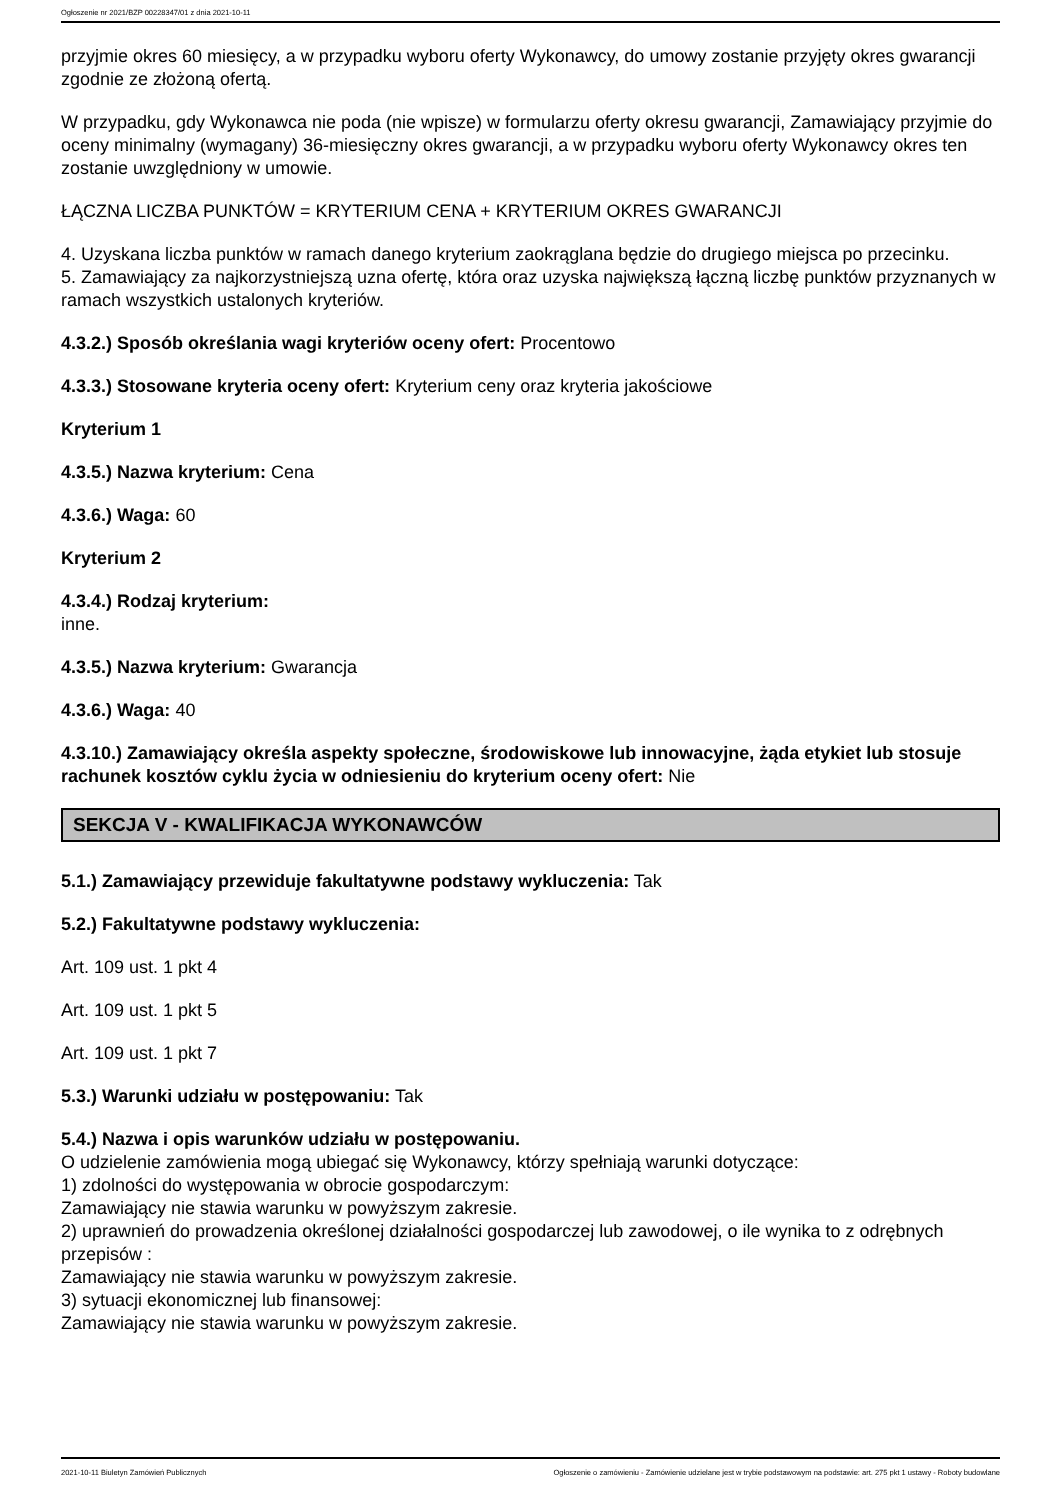Ogłoszenie nr 2021/BZP 00228347/01 z dnia 2021-10-11
przyjmie okres 60 miesięcy, a w przypadku wyboru oferty Wykonawcy, do umowy zostanie przyjęty okres gwarancji zgodnie ze złożoną ofertą.
W przypadku, gdy Wykonawca nie poda (nie wpisze) w formularzu oferty okresu gwarancji, Zamawiający przyjmie do oceny minimalny (wymagany) 36-miesięczny okres gwarancji, a w przypadku wyboru oferty Wykonawcy okres ten zostanie uwzględniony w umowie.
ŁĄCZNA LICZBA PUNKTÓW = KRYTERIUM CENA + KRYTERIUM OKRES GWARANCJI
4. Uzyskana liczba punktów w ramach danego kryterium zaokrąglana będzie do drugiego miejsca po przecinku.
5. Zamawiający za najkorzystniejszą uzna ofertę, która oraz uzyska największą łączną liczbę punktów przyznanych w ramach wszystkich ustalonych kryteriów.
4.3.2.) Sposób określania wagi kryteriów oceny ofert: Procentowo
4.3.3.) Stosowane kryteria oceny ofert: Kryterium ceny oraz kryteria jakościowe
Kryterium 1
4.3.5.) Nazwa kryterium: Cena
4.3.6.) Waga: 60
Kryterium 2
4.3.4.) Rodzaj kryterium:
inne.
4.3.5.) Nazwa kryterium: Gwarancja
4.3.6.) Waga: 40
4.3.10.) Zamawiający określa aspekty społeczne, środowiskowe lub innowacyjne, żąda etykiet lub stosuje rachunek kosztów cyklu życia w odniesieniu do kryterium oceny ofert: Nie
SEKCJA V - KWALIFIKACJA WYKONAWCÓW
5.1.) Zamawiający przewiduje fakultatywne podstawy wykluczenia: Tak
5.2.) Fakultatywne podstawy wykluczenia:
Art. 109 ust. 1 pkt 4
Art. 109 ust. 1 pkt 5
Art. 109 ust. 1 pkt 7
5.3.) Warunki udziału w postępowaniu: Tak
5.4.) Nazwa i opis warunków udziału w postępowaniu.
O udzielenie zamówienia mogą ubiegać się Wykonawcy, którzy spełniają warunki dotyczące:
1) zdolności do występowania w obrocie gospodarczym:
Zamawiający nie stawia warunku w powyższym zakresie.
2) uprawnień do prowadzenia określonej działalności gospodarczej lub zawodowej, o ile wynika to z odrębnych przepisów :
Zamawiający nie stawia warunku w powyższym zakresie.
3) sytuacji ekonomicznej lub finansowej:
Zamawiający nie stawia warunku w powyższym zakresie.
2021-10-11 Biuletyn Zamówień Publicznych Ogłoszenie o zamówieniu - Zamówienie udzielane jest w trybie podstawowym na podstawie: art. 275 pkt 1 ustawy - Roboty budowlane